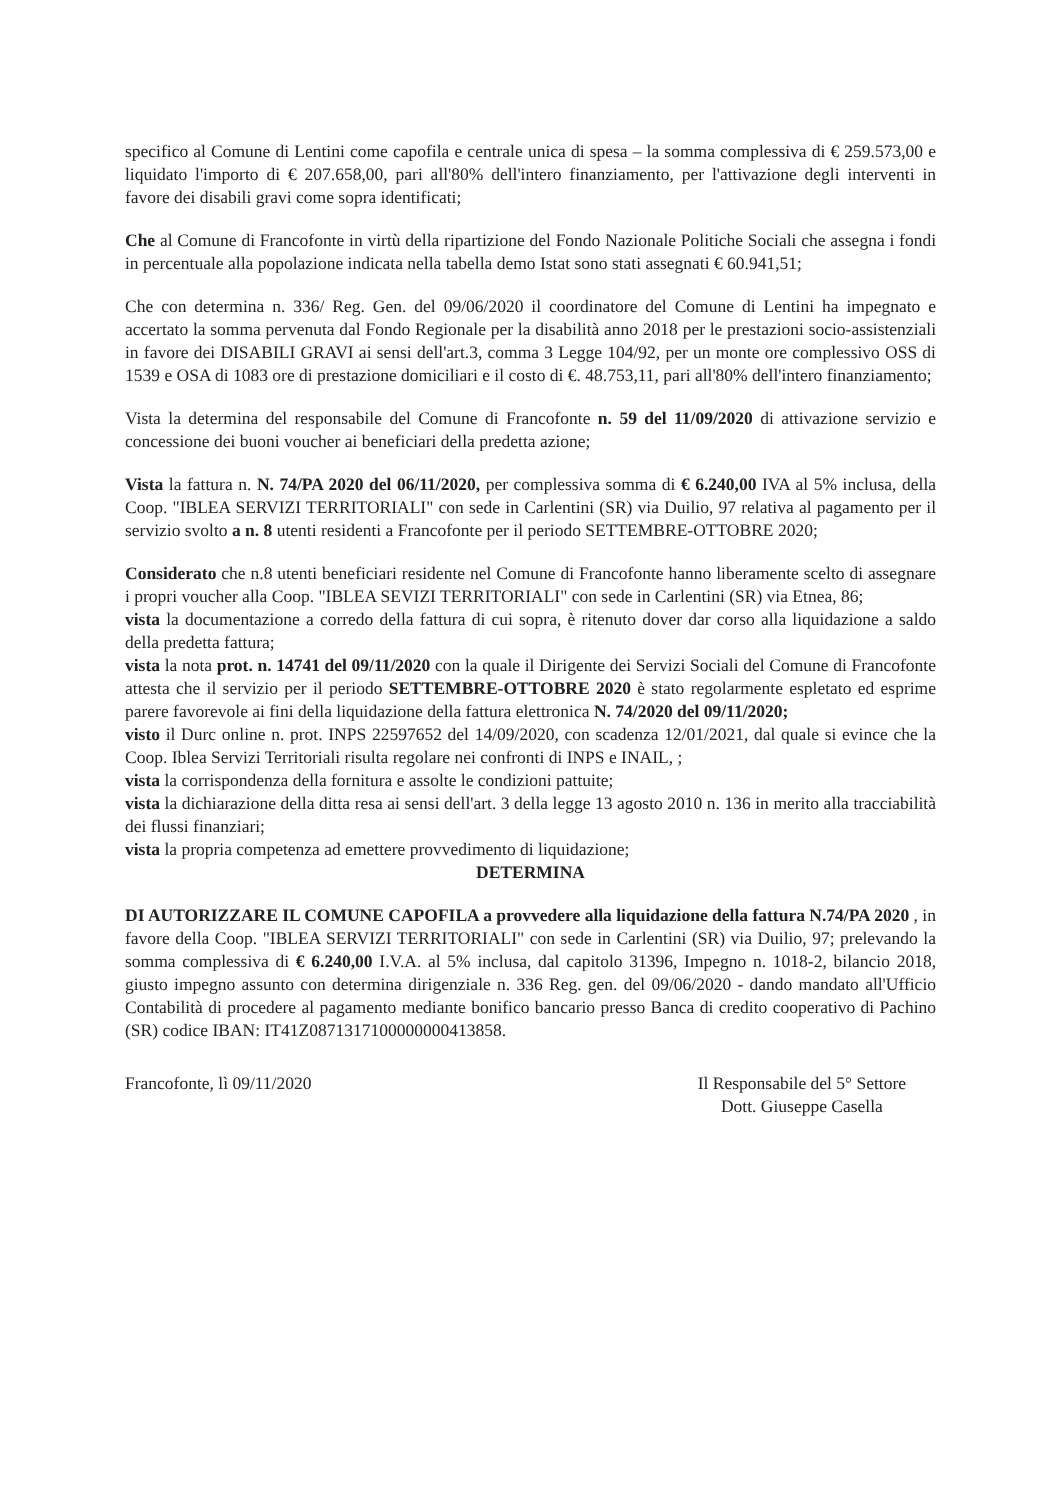specifico al Comune di Lentini come capofila e centrale unica di spesa – la somma complessiva di € 259.573,00 e liquidato l'importo di € 207.658,00, pari all'80% dell'intero finanziamento, per l'attivazione degli interventi in favore dei disabili gravi come sopra identificati;
Che al Comune di Francofonte in virtù della ripartizione del Fondo Nazionale Politiche Sociali che assegna i fondi in percentuale alla popolazione indicata nella tabella demo Istat sono stati assegnati € 60.941,51;
Che con determina n. 336/ Reg. Gen. del 09/06/2020 il coordinatore del Comune di Lentini ha impegnato e accertato la somma pervenuta dal Fondo Regionale per la disabilità anno 2018 per le prestazioni socio-assistenziali in favore dei DISABILI GRAVI ai sensi dell'art.3, comma 3 Legge 104/92, per un monte ore complessivo OSS di 1539 e OSA di 1083 ore di prestazione domiciliari e il costo di €. 48.753,11, pari all'80% dell'intero finanziamento;
Vista la determina del responsabile del Comune di Francofonte n. 59 del 11/09/2020 di attivazione servizio e concessione dei buoni voucher ai beneficiari della predetta azione;
Vista la fattura n. N. 74/PA 2020 del 06/11/2020, per complessiva somma di € 6.240,00 IVA al 5% inclusa, della Coop. "IBLEA SERVIZI TERRITORIALI" con sede in Carlentini (SR) via Duilio, 97 relativa al pagamento per il servizio svolto a n. 8 utenti residenti a Francofonte per il periodo SETTEMBRE-OTTOBRE 2020;
Considerato che n.8 utenti beneficiari residente nel Comune di Francofonte hanno liberamente scelto di assegnare i propri voucher alla Coop. "IBLEA SEVIZI TERRITORIALI" con sede in Carlentini (SR) via Etnea, 86;
vista la documentazione a corredo della fattura di cui sopra, è ritenuto dover dar corso alla liquidazione a saldo della predetta fattura;
vista la nota prot. n. 14741 del 09/11/2020 con la quale il Dirigente dei Servizi Sociali del Comune di Francofonte attesta che il servizio per il periodo SETTEMBRE-OTTOBRE 2020 è stato regolarmente espletato ed esprime parere favorevole ai fini della liquidazione della fattura elettronica N. 74/2020 del 09/11/2020;
visto il Durc online n. prot. INPS 22597652 del 14/09/2020, con scadenza 12/01/2021, dal quale si evince che la Coop. Iblea Servizi Territoriali risulta regolare nei confronti di INPS e INAIL, ;
vista la corrispondenza della fornitura e assolte le condizioni pattuite;
vista la dichiarazione della ditta resa ai sensi dell'art. 3 della legge 13 agosto 2010 n. 136 in merito alla tracciabilità dei flussi finanziari;
vista la propria competenza ad emettere provvedimento di liquidazione;
DETERMINA
DI AUTORIZZARE IL COMUNE CAPOFILA a provvedere alla liquidazione della fattura N.74/PA 2020 , in favore della Coop. "IBLEA SERVIZI TERRITORIALI" con sede in Carlentini (SR) via Duilio, 97; prelevando la somma complessiva di € 6.240,00 I.V.A. al 5% inclusa, dal capitolo 31396, Impegno n. 1018-2, bilancio 2018, giusto impegno assunto con determina dirigenziale n. 336 Reg. gen. del 09/06/2020 - dando mandato all'Ufficio Contabilità di procedere al pagamento mediante bonifico bancario presso Banca di credito cooperativo di Pachino (SR) codice IBAN: IT41Z0871317100000000413858.
Francofonte, lì 09/11/2020 Il Responsabile del 5° Settore
Dott. Giuseppe Casella